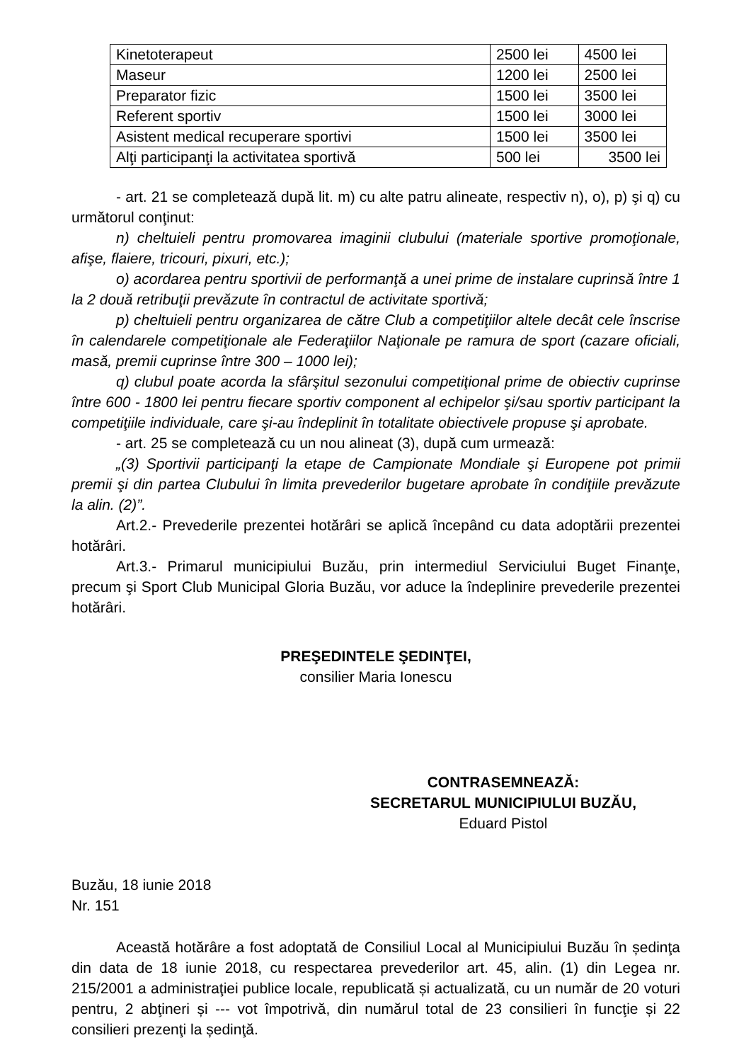| Kinetoterapeut | 2500 lei | 4500 lei |
| Maseur | 1200 lei | 2500 lei |
| Preparator fizic | 1500 lei | 3500 lei |
| Referent sportiv | 1500 lei | 3000 lei |
| Asistent medical recuperare sportivi | 1500 lei | 3500 lei |
| Alţi participanţi la activitatea sportivă | 500 lei | 3500 lei |
- art. 21 se completează după lit. m) cu alte patru alineate, respectiv n), o), p) şi q) cu următorul conţinut:
n) cheltuieli pentru promovarea imaginii clubului (materiale sportive promoţionale, afişe, flaiere, tricouri, pixuri, etc.);
o) acordarea pentru sportivii de performanţă a unei prime de instalare cuprinsă între 1 la 2 două retribuţii prevăzute în contractul de activitate sportivă;
p) cheltuieli pentru organizarea de către Club a competiţiilor altele decât cele înscrise în calendarele competiţionale ale Federaţiilor Naţionale pe ramura de sport (cazare oficiali, masă, premii cuprinse între 300 – 1000 lei);
q) clubul poate acorda la sfârşitul sezonului competiţional prime de obiectiv cuprinse între 600 - 1800 lei pentru fiecare sportiv component al echipelor şi/sau sportiv participant la competiţiile individuale, care şi-au îndeplinit în totalitate obiectivele propuse şi aprobate.
- art. 25 se completează cu un nou alineat (3), după cum urmează:
„(3) Sportivii participanţi la etape de Campionate Mondiale şi Europene pot primii premii şi din partea Clubului în limita prevederilor bugetare aprobate în condiţiile prevăzute la alin. (2)”.
Art.2.- Prevederile prezentei hotărâri se aplică începând cu data adoptării prezentei hotărâri.
Art.3.- Primarul municipiului Buzău, prin intermediul Serviciului Buget Finanţe, precum şi Sport Club Municipal Gloria Buzău, vor aduce la îndeplinire prevederile prezentei hotărâri.
PREŞEDINTELE ŞEDINŢEI,
consilier Maria Ionescu
CONTRASEMNEAZĂ:
SECRETARUL MUNICIPIULUI BUZĂU,
Eduard Pistol
Buzău, 18 iunie 2018
Nr. 151
Această hotărâre a fost adoptată de Consiliul Local al Municipiului Buzău în ședinţa din data de 18 iunie 2018, cu respectarea prevederilor art. 45, alin. (1) din Legea nr. 215/2001 a administraţiei publice locale, republicată și actualizată, cu un număr de 20 voturi pentru, 2 abţineri și --- vot împotrivă, din numărul total de 23 consilieri în funcţie și 22 consilieri prezenţi la ședinţă.